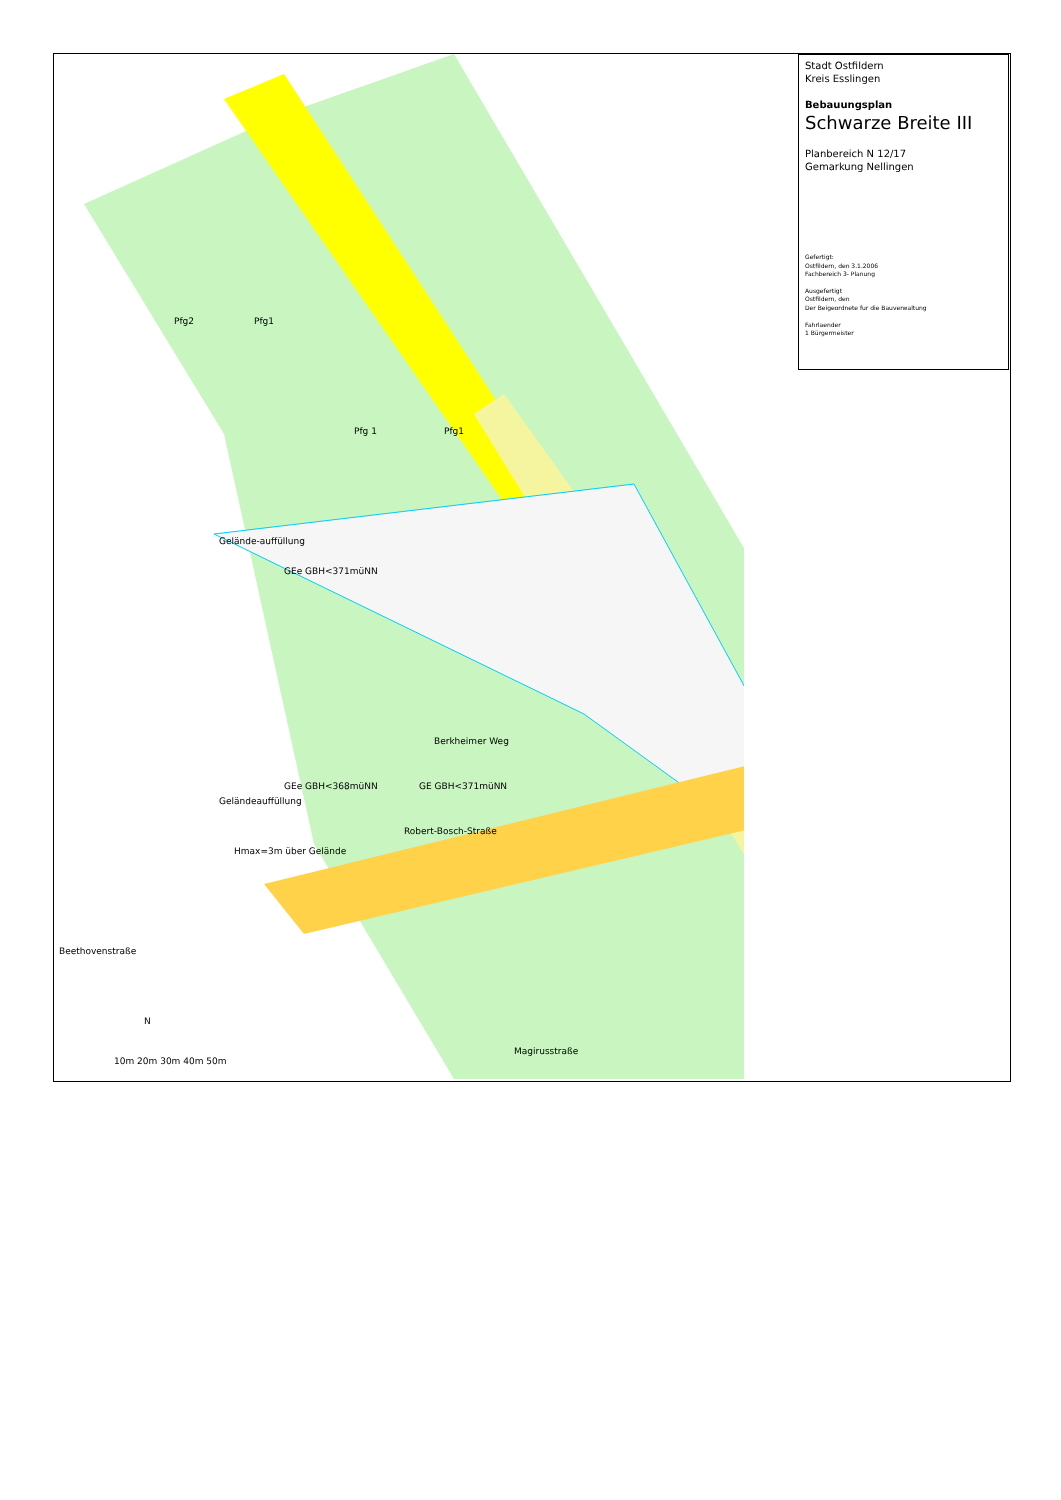Berkheimer Weg
GEe GBH<371müNN
GEe GBH<368müNN
GE GBH<371müNN
Pfg2
Pfg1
Pfg1
Pfg 1
Gelände-auffüllung
Geländeauffüllung
Hmax=3m über Gelände
Robert-Bosch-Straße
Magirusstraße
Beethovenstraße
10m 20m 30m 40m 50m
N
Stadt Ostfildern
Kreis Esslingen
Bebauungsplan
Schwarze Breite III
Planbereich N 12/17
Gemarkung Nellingen
Gefertigt:
Ostfildern, den 3.1.2006
Fachbereich 3- Planung
Ausgefertigt
Ostfildern, den
Der Beigeordnete fur die Bauverwaltung
Fahrlaender
1 Bürgermeister